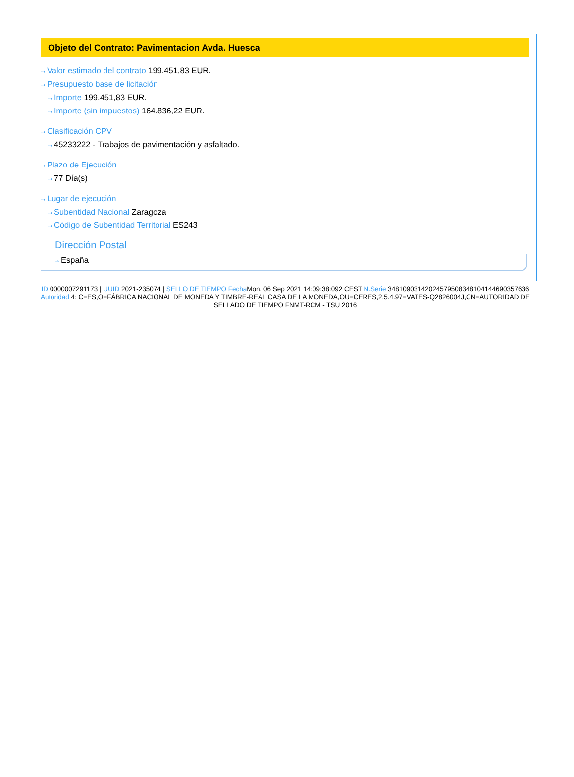Objeto del Contrato: Pavimentacion Avda. Huesca
⇢ Valor estimado del contrato 199.451,83 EUR.
⇢ Presupuesto base de licitación
⇢ Importe 199.451,83 EUR.
⇢ Importe (sin impuestos) 164.836,22 EUR.
⇢ Clasificación CPV
⇢ 45233222 - Trabajos de pavimentación y asfaltado.
⇢ Plazo de Ejecución
⇢ 77 Día(s)
⇢ Lugar de ejecución
⇢ Subentidad Nacional Zaragoza
⇢ Código de Subentidad Territorial ES243
Dirección Postal
⇢ España
ID 0000007291173 | UUID 2021-235074 | SELLO DE TIEMPO Fecha Mon, 06 Sep 2021 14:09:38:092 CEST N.Serie 348109031420245795083481041446903576​36 Autoridad 4: C=ES,O=FÁBRICA NACIONAL DE MONEDA Y TIMBRE-REAL CASA DE LA MONEDA,OU=CERES,2.5.4.97=VATES-Q2826004J,CN=AUTORIDAD DE SELLADO DE TIEMPO FNMT-RCM - TSU 2016